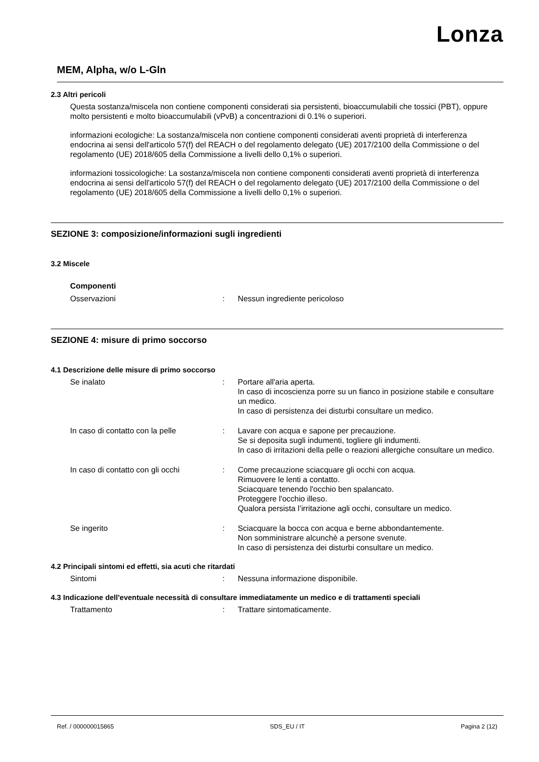Lonza
MEM, Alpha, w/o L-Gln
2.3 Altri pericoli
Questa sostanza/miscela non contiene componenti considerati sia persistenti, bioaccumulabili che tossici (PBT), oppure molto persistenti e molto bioaccumulabili (vPvB) a concentrazioni di 0.1% o superiori.
informazioni ecologiche: La sostanza/miscela non contiene componenti considerati aventi proprietà di interferenza endocrina ai sensi dell'articolo 57(f) del REACH o del regolamento delegato (UE) 2017/2100 della Commissione o del regolamento (UE) 2018/605 della Commissione a livelli dello 0,1% o superiori.
informazioni tossicologiche: La sostanza/miscela non contiene componenti considerati aventi proprietà di interferenza endocrina ai sensi dell'articolo 57(f) del REACH o del regolamento delegato (UE) 2017/2100 della Commissione o del regolamento (UE) 2018/605 della Commissione a livelli dello 0,1% o superiori.
SEZIONE 3: composizione/informazioni sugli ingredienti
3.2 Miscele
Componenti
Osservazioni : Nessun ingrediente pericoloso
SEZIONE 4: misure di primo soccorso
4.1 Descrizione delle misure di primo soccorso
Se inalato : Portare all'aria aperta.
In caso di incoscienza porre su un fianco in posizione stabile e consultare un medico.
In caso di persistenza dei disturbi consultare un medico.
In caso di contatto con la pelle : Lavare con acqua e sapone per precauzione.
Se si deposita sugli indumenti, togliere gli indumenti.
In caso di irritazioni della pelle o reazioni allergiche consultare un medico.
In caso di contatto con gli occhi
: Come precauzione sciacquare gli occhi con acqua.
Rimuovere le lenti a contatto.
Sciacquare tenendo l'occhio ben spalancato.
Proteggere l'occhio illeso.
Qualora persista l’irritazione agli occhi, consultare un medico.
Se ingerito : Sciacquare la bocca con acqua e berne abbondantemente.
Non somministrare alcunchè a persone svenute.
In caso di persistenza dei disturbi consultare un medico.
4.2 Principali sintomi ed effetti, sia acuti che ritardati
Sintomi : Nessuna informazione disponibile.
4.3 Indicazione dell'eventuale necessità di consultare immediatamente un medico e di trattamenti speciali
Trattamento : Trattare sintomaticamente.
Ref. / 000000015865 SDS_EU / IT Pagina 2 (12)